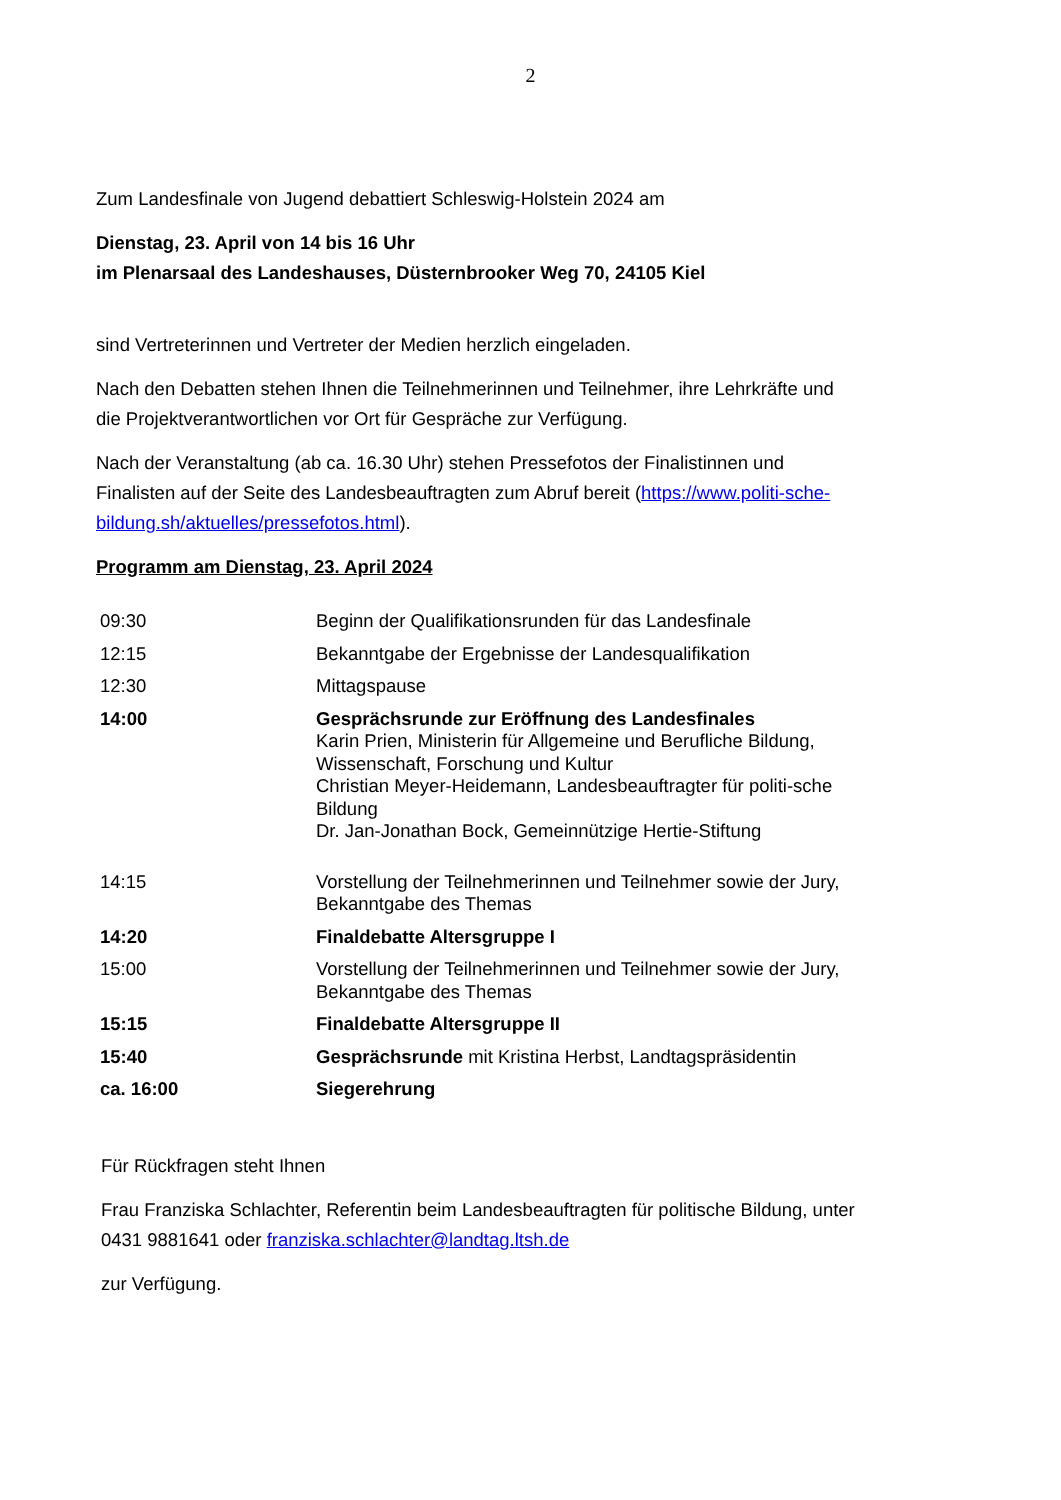2
Zum Landesfinale von Jugend debattiert Schleswig-Holstein 2024 am
Dienstag, 23. April von 14 bis 16 Uhr
im Plenarsaal des Landeshauses, Düsternbrooker Weg 70, 24105 Kiel
sind Vertreterinnen und Vertreter der Medien herzlich eingeladen.
Nach den Debatten stehen Ihnen die Teilnehmerinnen und Teilnehmer, ihre Lehrkräfte und die Projektverantwortlichen vor Ort für Gespräche zur Verfügung.
Nach der Veranstaltung (ab ca. 16.30 Uhr) stehen Pressefotos der Finalistinnen und Finalisten auf der Seite des Landesbeauftragten zum Abruf bereit (https://www.politi-sche-bildung.sh/aktuelles/pressefotos.html).
Programm am Dienstag, 23. April 2024
| 09:30 | Beginn der Qualifikationsrunden für das Landesfinale |
| 12:15 | Bekanntgabe der Ergebnisse der Landesqualifikation |
| 12:30 | Mittagspause |
| 14:00 | Gesprächsrunde zur Eröffnung des Landesfinales Karin Prien, Ministerin für Allgemeine und Berufliche Bildung, Wissenschaft, Forschung und Kultur Christian Meyer-Heidemann, Landesbeauftragter für politi-sche Bildung Dr. Jan-Jonathan Bock, Gemeinnützige Hertie-Stiftung |
| 14:15 | Vorstellung der Teilnehmerinnen und Teilnehmer sowie der Jury, Bekanntgabe des Themas |
| 14:20 | Finaldebatte Altersgruppe I |
| 15:00 | Vorstellung der Teilnehmerinnen und Teilnehmer sowie der Jury, Bekanntgabe des Themas |
| 15:15 | Finaldebatte Altersgruppe II |
| 15:40 | Gesprächsrunde mit Kristina Herbst, Landtagspräsidentin |
| ca. 16:00 | Siegerehrung |
Für Rückfragen steht Ihnen
Frau Franziska Schlachter, Referentin beim Landesbeauftragten für politische Bildung, unter 0431 9881641 oder franziska.schlachter@landtag.ltsh.de
zur Verfügung.